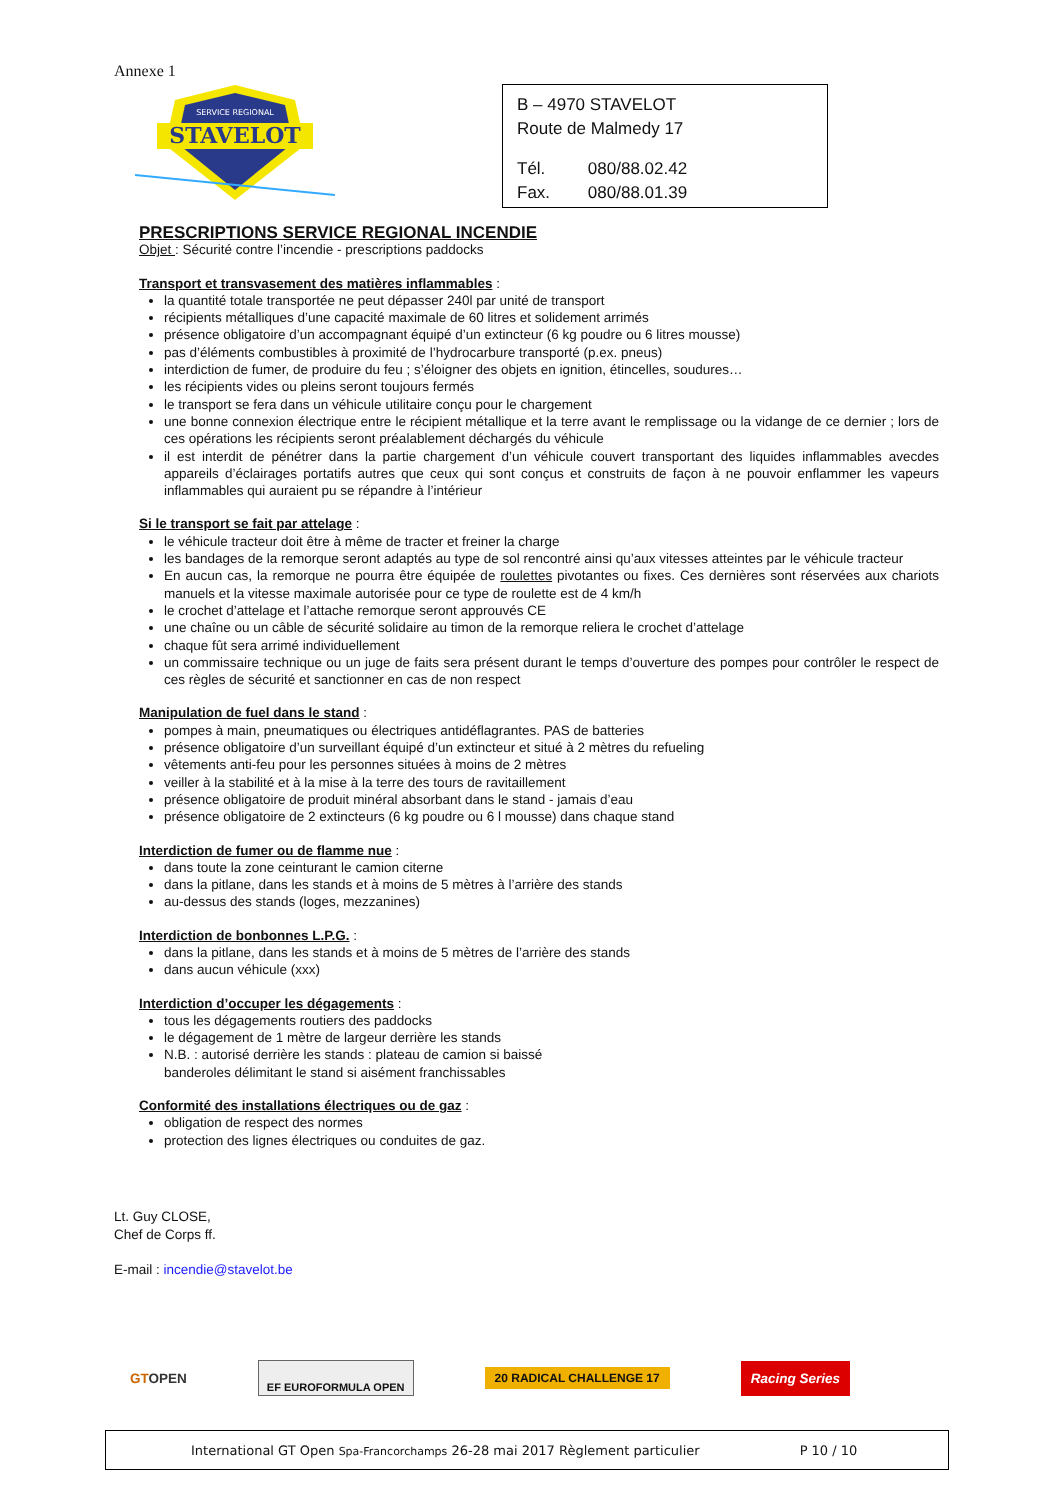Annexe 1
SERVICE REGIONAL
STAVELOT
B – 4970 STAVELOT
Route de Malmedy 17
Tél. 080/88.02.42
Fax. 080/88.01.39
PRESCRIPTIONS SERVICE REGIONAL INCENDIE
Objet : Sécurité contre l’incendie - prescriptions paddocks
Transport et transvasement des matières inflammables :
la quantité totale transportée ne peut dépasser 240l par unité de transport
récipients métalliques d’une capacité maximale de 60 litres et solidement arrimés
présence obligatoire d’un accompagnant équipé d’un extincteur (6 kg poudre ou 6 litres mousse)
pas d’éléments combustibles à proximité de l’hydrocarbure transporté (p.ex. pneus)
interdiction de fumer, de produire du feu ; s’éloigner des objets en ignition, étincelles, soudures…
les récipients vides ou pleins seront toujours fermés
le transport se fera dans un véhicule utilitaire conçu pour le chargement
une bonne connexion électrique entre le récipient métallique et la terre avant le remplissage ou la vidange de ce dernier ; lors de ces opérations les récipients seront préalablement déchargés du véhicule
il est interdit de pénétrer dans la partie chargement d’un véhicule couvert transportant des liquides inflammables avecdes appareils d’éclairages portatifs autres que ceux qui sont conçus et construits de façon à ne pouvoir enflammer les vapeurs inflammables qui auraient pu se répandre à l’intérieur
Si le transport se fait par attelage :
le véhicule tracteur doit être à même de tracter et freiner la charge
les bandages de la remorque seront adaptés au type de sol rencontré ainsi qu’aux vitesses atteintes par le véhicule tracteur
En aucun cas, la remorque ne pourra être équipée de roulettes pivotantes ou fixes. Ces dernières sont réservées aux chariots manuels et la vitesse maximale autorisée pour ce type de roulette est de 4 km/h
le crochet d’attelage et l’attache remorque seront approuvés CE
une chaîne ou un câble de sécurité solidaire au timon de la remorque reliera le crochet d’attelage
chaque fût sera arrimé individuellement
un commissaire technique ou un juge de faits sera présent durant le temps d’ouverture des pompes pour contrôler le respect de ces règles de sécurité et sanctionner en cas de non respect
Manipulation de fuel dans le stand :
pompes à main, pneumatiques ou électriques antidéflagrantes. PAS de batteries
présence obligatoire d’un surveillant équipé d’un extincteur et situé à 2 mètres du refueling
vêtements anti-feu pour les personnes situées à moins de 2 mètres
veiller à la stabilité et à la mise à la terre des tours de ravitaillement
présence obligatoire de produit minéral absorbant dans le stand - jamais d’eau
présence obligatoire de 2 extincteurs (6 kg poudre ou 6 l mousse) dans chaque stand
Interdiction de fumer ou de flamme nue :
dans toute la zone ceinturant le camion citerne
dans la pitlane, dans les stands et à moins de 5 mètres à l’arrière des stands
au-dessus des stands (loges, mezzanines)
Interdiction de bonbonnes L.P.G. :
dans la pitlane, dans les stands et à moins de 5 mètres de l’arrière des stands
dans aucun véhicule (xxx)
Interdiction d’occuper les dégagements :
tous les dégagements routiers des paddocks
le dégagement de 1 mètre de largeur derrière les stands
N.B. : autorisé derrière les stands : plateau de camion si baissé
banderoles délimitant le stand si aisément franchissables
Conformité des installations électriques ou de gaz :
obligation de respect des normes
protection des lignes électriques ou conduites de gaz.
Lt. Guy CLOSE,
Chef de Corps ff.
E-mail : incendie@stavelot.be
GTOPEN EF EUROFORMULA OPEN 20 RADICAL CHALLENGE 17 Racing Series
International GT Open Spa-Francorchamps 26-28 mai 2017 Règlement particulier P 10 / 10